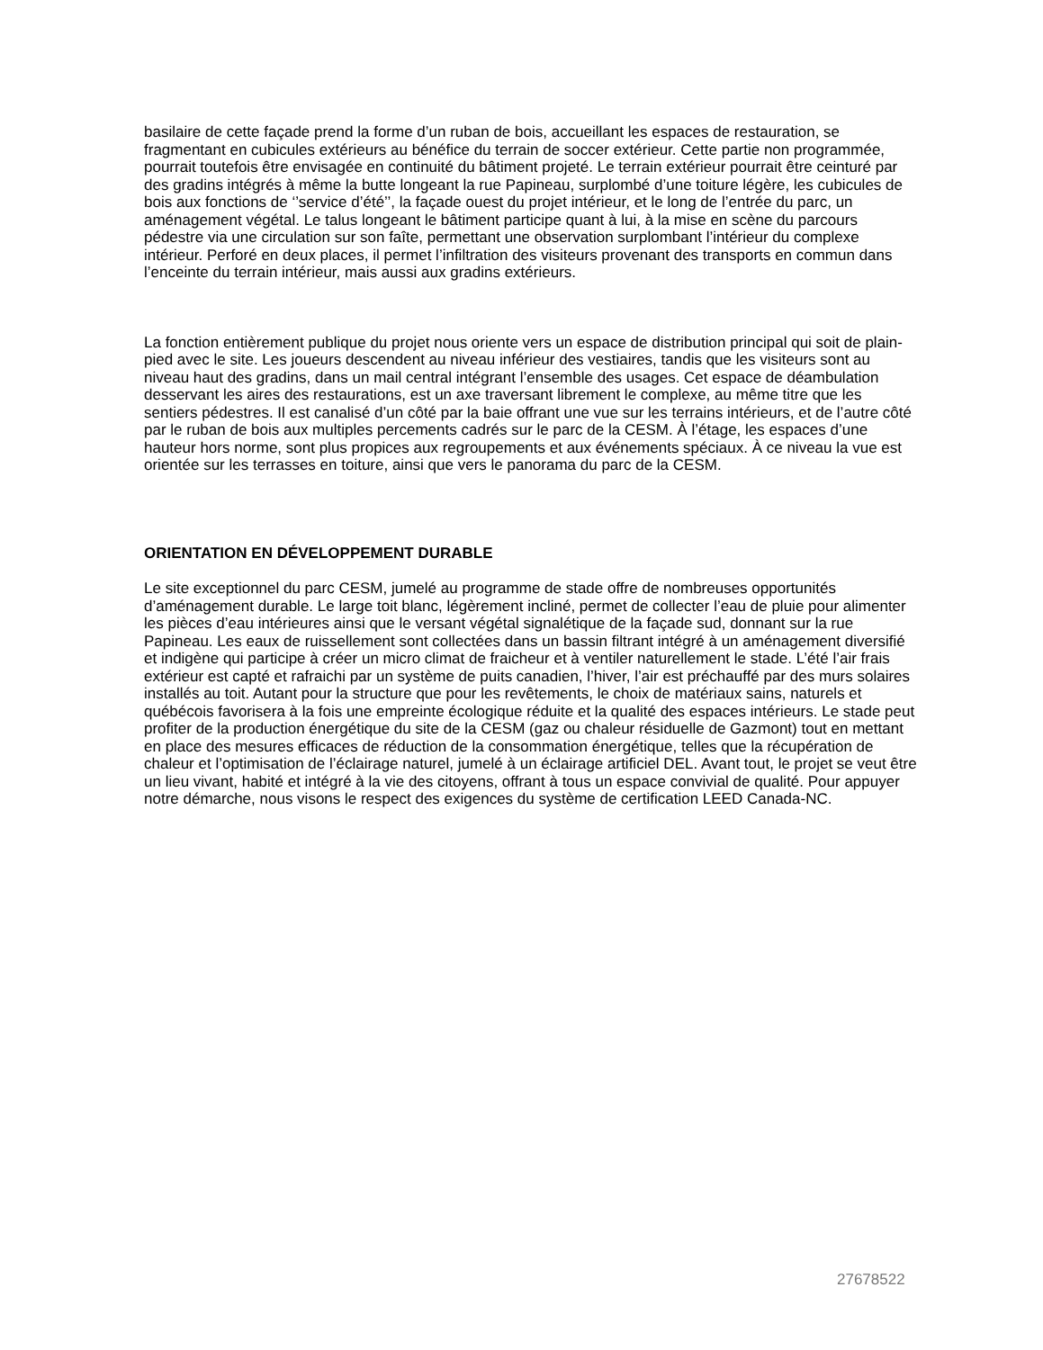basilaire de cette façade prend la forme d’un ruban de bois, accueillant les espaces de restauration, se fragmentant en cubicules extérieurs au bénéfice du terrain de soccer extérieur. Cette partie non programmée, pourrait toutefois être envisagée en continuité du bâtiment projeté. Le terrain extérieur pourrait être ceinturé par des gradins intégrés à même la butte longeant la rue Papineau, surplombé d’une toiture légère, les cubicules de bois aux fonctions de ‘’service d’été’’, la façade ouest du projet intérieur, et le long de l’entrée du parc, un aménagement végétal. Le talus longeant le bâtiment participe quant à lui, à la mise en scène du parcours pédestre via une circulation sur son faîte, permettant une observation surplombant l’intérieur du complexe intérieur. Perforé en deux places, il permet l’infiltration des visiteurs provenant des transports en commun dans l’enceinte du terrain intérieur, mais aussi aux gradins extérieurs.
La fonction entièrement publique du projet nous oriente vers un espace de distribution principal qui soit de plain-pied avec le site. Les joueurs descendent au niveau inférieur des vestiaires, tandis que les visiteurs sont au niveau haut des gradins, dans un mail central intégrant l’ensemble des usages. Cet espace de déambulation desservant les aires des restaurations, est un axe traversant librement le complexe, au même titre que les sentiers pédestres. Il est canalisé d’un côté par la baie offrant une vue sur les terrains intérieurs, et de l’autre côté par le ruban de bois aux multiples percements cadrés sur le parc de la CESM. À l’étage, les espaces d’une hauteur hors norme, sont plus propices aux regroupements et aux événements spéciaux. À ce niveau la vue est orientée sur les terrasses en toiture, ainsi que vers le panorama du parc de la CESM.
ORIENTATION EN DÉVELOPPEMENT DURABLE
Le site exceptionnel du parc CESM, jumelé au programme de stade offre de nombreuses opportunités d’aménagement durable. Le large toit blanc, légèrement incliné, permet de collecter l’eau de pluie pour alimenter les pièces d’eau intérieures ainsi que le versant végétal signalétique de la façade sud, donnant sur la rue Papineau. Les eaux de ruissellement sont collectées dans un bassin filtrant intégré à un aménagement diversifié et indigène qui participe à créer un micro climat de fraicheur et à ventiler naturellement le stade. L’été l’air frais extérieur est capté et rafraichi par un système de puits canadien, l’hiver, l’air est préchauffé par des murs solaires installés au toit. Autant pour la structure que pour les revêtements, le choix de matériaux sains, naturels et québécois favorisera à la fois une empreinte écologique réduite et la qualité des espaces intérieurs. Le stade peut profiter de la production énergétique du site de la CESM (gaz ou chaleur résiduelle de Gazmont) tout en mettant en place des mesures efficaces de réduction de la consommation énergétique, telles que la récupération de chaleur et l’optimisation de l’éclairage naturel, jumelé à un éclairage artificiel DEL. Avant tout, le projet se veut être un lieu vivant, habité et intégré à la vie des citoyens, offrant à tous un espace convivial de qualité. Pour appuyer notre démarche, nous visons le respect des exigences du système de certification LEED Canada-NC.
27678522